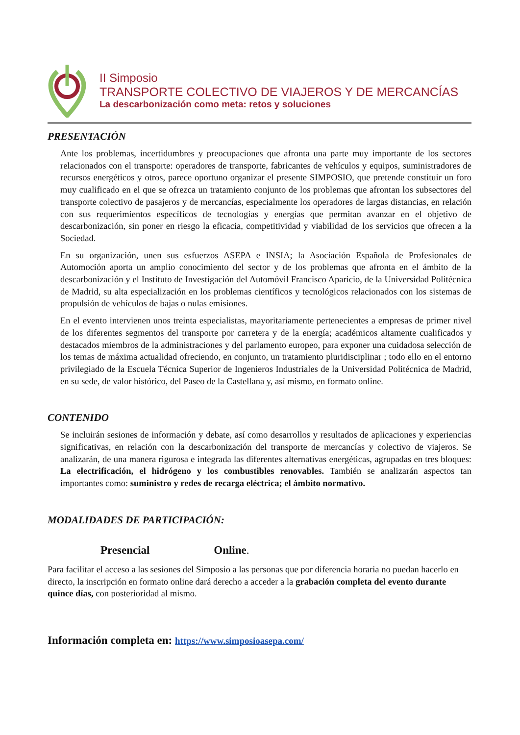II Simposio
TRANSPORTE COLECTIVO DE VIAJEROS Y DE MERCANCÍAS
La descarbonización como meta: retos y soluciones
PRESENTACIÓN
Ante los problemas, incertidumbres y preocupaciones que afronta una parte muy importante de los sectores relacionados con el transporte: operadores de transporte, fabricantes de vehículos y equipos, suministradores de recursos energéticos y otros, parece oportuno organizar el presente SIMPOSIO, que pretende constituir un foro muy cualificado en el que se ofrezca un tratamiento conjunto de los problemas que afrontan los subsectores del transporte colectivo de pasajeros y de mercancías, especialmente los operadores de largas distancias, en relación con sus requerimientos específicos de tecnologías y energías que permitan avanzar en el objetivo de descarbonización, sin poner en riesgo la eficacia, competitividad y viabilidad de los servicios que ofrecen a la Sociedad.
En su organización, unen sus esfuerzos ASEPA e INSIA; la Asociación Española de Profesionales de Automoción aporta un amplio conocimiento del sector y de los problemas que afronta en el ámbito de la descarbonización y el Instituto de Investigación del Automóvil Francisco Aparicio, de la Universidad Politécnica de Madrid, su alta especialización en los problemas científicos y tecnológicos relacionados con los sistemas de propulsión de vehículos de bajas o nulas emisiones.
En el evento intervienen unos treinta especialistas, mayoritariamente pertenecientes a empresas de primer nivel de los diferentes segmentos del transporte por carretera y de la energía; académicos altamente cualificados y destacados miembros de la administraciones y del parlamento europeo, para exponer una cuidadosa selección de los temas de máxima actualidad ofreciendo, en conjunto, un tratamiento pluridisciplinar ; todo ello en el entorno privilegiado de la Escuela Técnica Superior de Ingenieros Industriales de la Universidad Politécnica de Madrid, en su sede, de valor histórico, del Paseo de la Castellana y, así mismo, en formato online.
CONTENIDO
Se incluirán sesiones de información y debate, así como desarrollos y resultados de aplicaciones y experiencias significativas, en relación con la descarbonización del transporte de mercancías y colectivo de viajeros. Se analizarán, de una manera rigurosa e integrada las diferentes alternativas energéticas, agrupadas en tres bloques: La electrificación, el hidrógeno y los combustibles renovables. También se analizarán aspectos tan importantes como: suministro y redes de recarga eléctrica; el ámbito normativo.
MODALIDADES DE PARTICIPACIÓN:
Presencial Online.
Para facilitar el acceso a las sesiones del Simposio a las personas que por diferencia horaria no puedan hacerlo en directo, la inscripción en formato online dará derecho a acceder a la grabación completa del evento durante quince días, con posterioridad al mismo.
Información completa en: https://www.simposioasepa.com/